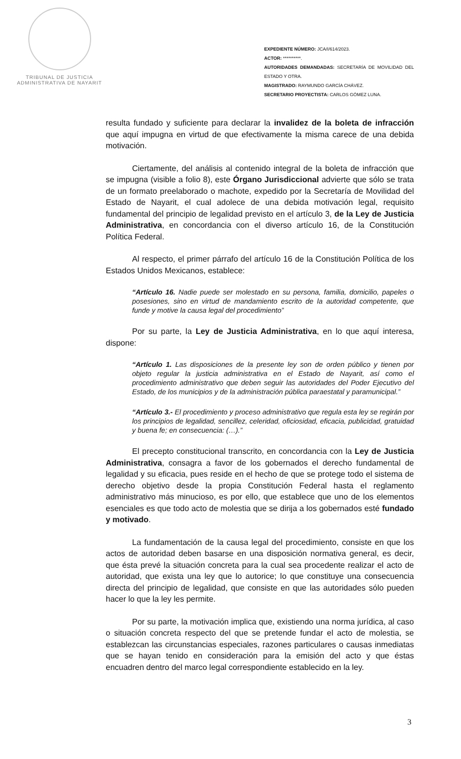TRIBUNAL DE JUSTICIA
ADMINISTRATIVA DE NAYARIT
EXPEDIENTE NÚMERO: JCA/I/614/2023.
ACTOR: **********.
AUTORIDADES DEMANDADAS: SECRETARÍA DE MOVILIDAD DEL ESTADO Y OTRA.
MAGISTRADO: RAYMUNDO GARCÍA CHÁVEZ.
SECRETARIO PROYECTISTA: CARLOS GÓMEZ LUNA.
resulta fundado y suficiente para declarar la invalidez de la boleta de infracción que aquí impugna en virtud de que efectivamente la misma carece de una debida motivación.
Ciertamente, del análisis al contenido integral de la boleta de infracción que se impugna (visible a folio 8), este Órgano Jurisdiccional advierte que sólo se trata de un formato preelaborado o machote, expedido por la Secretaría de Movilidad del Estado de Nayarit, el cual adolece de una debida motivación legal, requisito fundamental del principio de legalidad previsto en el artículo 3, de la Ley de Justicia Administrativa, en concordancia con el diverso artículo 16, de la Constitución Política Federal.
Al respecto, el primer párrafo del artículo 16 de la Constitución Política de los Estados Unidos Mexicanos, establece:
“Artículo 16. Nadie puede ser molestado en su persona, familia, domicilio, papeles o posesiones, sino en virtud de mandamiento escrito de la autoridad competente, que funde y motive la causa legal del procedimiento”
Por su parte, la Ley de Justicia Administrativa, en lo que aquí interesa, dispone:
“Artículo 1. Las disposiciones de la presente ley son de orden público y tienen por objeto regular la justicia administrativa en el Estado de Nayarit, así como el procedimiento administrativo que deben seguir las autoridades del Poder Ejecutivo del Estado, de los municipios y de la administración pública paraestatal y paramunicipal.”
“Artículo 3.- El procedimiento y proceso administrativo que regula esta ley se regirán por los principios de legalidad, sencillez, celeridad, oficiosidad, eficacia, publicidad, gratuidad y buena fe; en consecuencia: (…).”
El precepto constitucional transcrito, en concordancia con la Ley de Justicia Administrativa, consagra a favor de los gobernados el derecho fundamental de legalidad y su eficacia, pues reside en el hecho de que se protege todo el sistema de derecho objetivo desde la propia Constitución Federal hasta el reglamento administrativo más minucioso, es por ello, que establece que uno de los elementos esenciales es que todo acto de molestia que se dirija a los gobernados esté fundado y motivado.
La fundamentación de la causa legal del procedimiento, consiste en que los actos de autoridad deben basarse en una disposición normativa general, es decir, que ésta prevé la situación concreta para la cual sea procedente realizar el acto de autoridad, que exista una ley que lo autorice; lo que constituye una consecuencia directa del principio de legalidad, que consiste en que las autoridades sólo pueden hacer lo que la ley les permite.
Por su parte, la motivación implica que, existiendo una norma jurídica, al caso o situación concreta respecto del que se pretende fundar el acto de molestia, se establezcan las circunstancias especiales, razones particulares o causas inmediatas que se hayan tenido en consideración para la emisión del acto y que éstas encuadren dentro del marco legal correspondiente establecido en la ley.
3